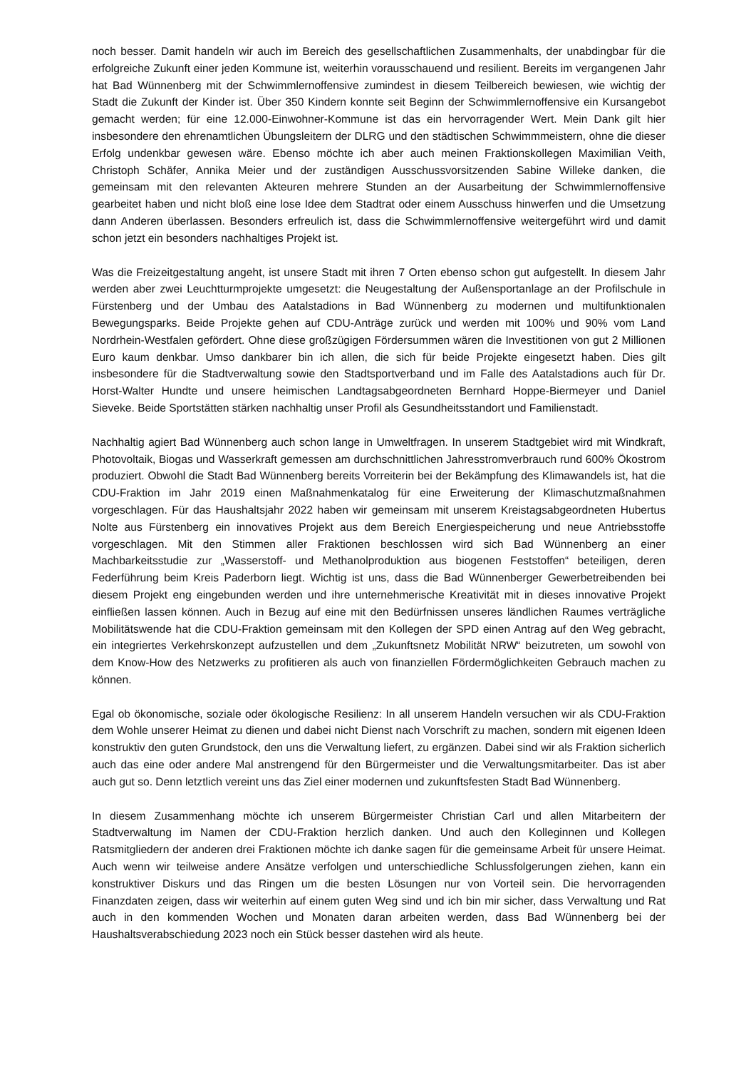noch besser. Damit handeln wir auch im Bereich des gesellschaftlichen Zusammenhalts, der unabdingbar für die erfolgreiche Zukunft einer jeden Kommune ist, weiterhin vorausschauend und resilient. Bereits im vergangenen Jahr hat Bad Wünnenberg mit der Schwimmlernoffensive zumindest in diesem Teilbereich bewiesen, wie wichtig der Stadt die Zukunft der Kinder ist. Über 350 Kindern konnte seit Beginn der Schwimmlernoffensive ein Kursangebot gemacht werden; für eine 12.000-Einwohner-Kommune ist das ein hervorragender Wert. Mein Dank gilt hier insbesondere den ehrenamtlichen Übungsleitern der DLRG und den städtischen Schwimmmeistern, ohne die dieser Erfolg undenkbar gewesen wäre. Ebenso möchte ich aber auch meinen Fraktionskollegen Maximilian Veith, Christoph Schäfer, Annika Meier und der zuständigen Ausschussvorsitzenden Sabine Willeke danken, die gemeinsam mit den relevanten Akteuren mehrere Stunden an der Ausarbeitung der Schwimmlernoffensive gearbeitet haben und nicht bloß eine lose Idee dem Stadtrat oder einem Ausschuss hinwerfen und die Umsetzung dann Anderen überlassen. Besonders erfreulich ist, dass die Schwimmlernoffensive weitergeführt wird und damit schon jetzt ein besonders nachhaltiges Projekt ist.
Was die Freizeitgestaltung angeht, ist unsere Stadt mit ihren 7 Orten ebenso schon gut aufgestellt. In diesem Jahr werden aber zwei Leuchtturmprojekte umgesetzt: die Neugestaltung der Außensportanlage an der Profilschule in Fürstenberg und der Umbau des Aatalstadions in Bad Wünnenberg zu modernen und multifunktionalen Bewegungsparks. Beide Projekte gehen auf CDU-Anträge zurück und werden mit 100% und 90% vom Land Nordrhein-Westfalen gefördert. Ohne diese großzügigen Fördersummen wären die Investitionen von gut 2 Millionen Euro kaum denkbar. Umso dankbarer bin ich allen, die sich für beide Projekte eingesetzt haben. Dies gilt insbesondere für die Stadtverwaltung sowie den Stadtsportverband und im Falle des Aatalstadions auch für Dr. Horst-Walter Hundte und unsere heimischen Landtagsabgeordneten Bernhard Hoppe-Biermeyer und Daniel Sieveke. Beide Sportstätten stärken nachhaltig unser Profil als Gesundheitsstandort und Familienstadt.
Nachhaltig agiert Bad Wünnenberg auch schon lange in Umweltfragen. In unserem Stadtgebiet wird mit Windkraft, Photovoltaik, Biogas und Wasserkraft gemessen am durchschnittlichen Jahresstromverbrauch rund 600% Ökostrom produziert. Obwohl die Stadt Bad Wünnenberg bereits Vorreiterin bei der Bekämpfung des Klimawandels ist, hat die CDU-Fraktion im Jahr 2019 einen Maßnahmenkatalog für eine Erweiterung der Klimaschutzmaßnahmen vorgeschlagen. Für das Haushaltsjahr 2022 haben wir gemeinsam mit unserem Kreistagsabgeordneten Hubertus Nolte aus Fürstenberg ein innovatives Projekt aus dem Bereich Energiespeicherung und neue Antriebsstoffe vorgeschlagen. Mit den Stimmen aller Fraktionen beschlossen wird sich Bad Wünnenberg an einer Machbarkeitsstudie zur „Wasserstoff- und Methanolproduktion aus biogenen Feststoffen“ beteiligen, deren Federführung beim Kreis Paderborn liegt. Wichtig ist uns, dass die Bad Wünnenberger Gewerbetreibenden bei diesem Projekt eng eingebunden werden und ihre unternehmerische Kreativität mit in dieses innovative Projekt einfließen lassen können. Auch in Bezug auf eine mit den Bedürfnissen unseres ländlichen Raumes verträgliche Mobilitätswende hat die CDU-Fraktion gemeinsam mit den Kollegen der SPD einen Antrag auf den Weg gebracht, ein integriertes Verkehrskonzept aufzustellen und dem „Zukunftsnetz Mobilität NRW“ beizutreten, um sowohl von dem Know-How des Netzwerks zu profitieren als auch von finanziellen Fördermöglichkeiten Gebrauch machen zu können.
Egal ob ökonomische, soziale oder ökologische Resilienz: In all unserem Handeln versuchen wir als CDU-Fraktion dem Wohle unserer Heimat zu dienen und dabei nicht Dienst nach Vorschrift zu machen, sondern mit eigenen Ideen konstruktiv den guten Grundstock, den uns die Verwaltung liefert, zu ergänzen. Dabei sind wir als Fraktion sicherlich auch das eine oder andere Mal anstrengend für den Bürgermeister und die Verwaltungsmitarbeiter. Das ist aber auch gut so. Denn letztlich vereint uns das Ziel einer modernen und zukunftsfesten Stadt Bad Wünnenberg.
In diesem Zusammenhang möchte ich unserem Bürgermeister Christian Carl und allen Mitarbeitern der Stadtverwaltung im Namen der CDU-Fraktion herzlich danken. Und auch den Kolleginnen und Kollegen Ratsmitgliedern der anderen drei Fraktionen möchte ich danke sagen für die gemeinsame Arbeit für unsere Heimat. Auch wenn wir teilweise andere Ansätze verfolgen und unterschiedliche Schlussfolgerungen ziehen, kann ein konstruktiver Diskurs und das Ringen um die besten Lösungen nur von Vorteil sein. Die hervorragenden Finanzdaten zeigen, dass wir weiterhin auf einem guten Weg sind und ich bin mir sicher, dass Verwaltung und Rat auch in den kommenden Wochen und Monaten daran arbeiten werden, dass Bad Wünnenberg bei der Haushaltsverabschiedung 2023 noch ein Stück besser dastehen wird als heute.